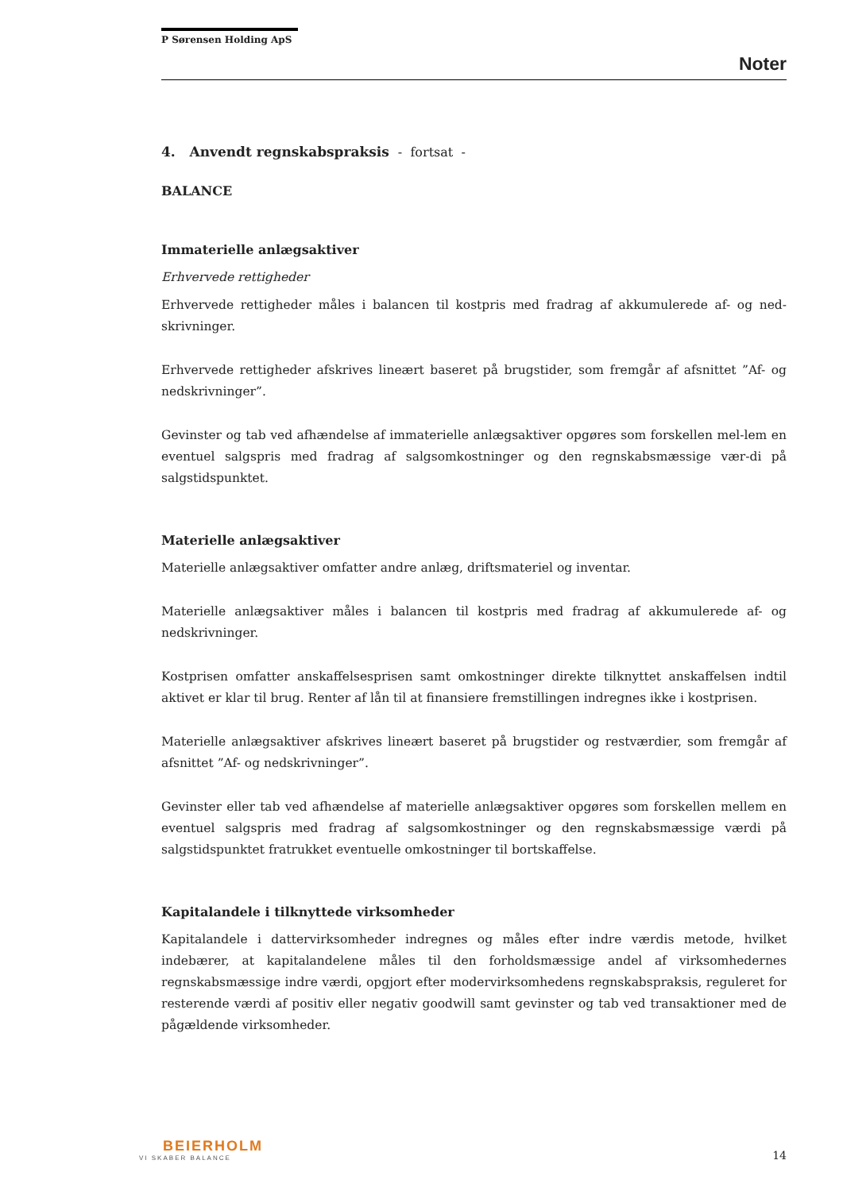P Sørensen Holding ApS
Noter
4. Anvendt regnskabspraksis - fortsat -
BALANCE
Immaterielle anlægsaktiver
Erhvervede rettigheder
Erhvervede rettigheder måles i balancen til kostpris med fradrag af akkumulerede af- og ned-skrivninger.
Erhvervede rettigheder afskrives lineært baseret på brugstider, som fremgår af afsnittet ”Af- og nedskrivninger”.
Gevinster og tab ved afhændelse af immaterielle anlægsaktiver opgøres som forskellen mel-lem en eventuel salgspris med fradrag af salgsomkostninger og den regnskabsmæssige vær-di på salgstidspunktet.
Materielle anlægsaktiver
Materielle anlægsaktiver omfatter andre anlæg, driftsmateriel og inventar.
Materielle anlægsaktiver måles i balancen til kostpris med fradrag af akkumulerede af- og nedskrivninger.
Kostprisen omfatter anskaffelsesprisen samt omkostninger direkte tilknyttet anskaffelsen indtil aktivet er klar til brug. Renter af lån til at finansiere fremstillingen indregnes ikke i kostprisen.
Materielle anlægsaktiver afskrives lineært baseret på brugstider og restværdier, som fremgår af afsnittet ”Af- og nedskrivninger”.
Gevinster eller tab ved afhændelse af materielle anlægsaktiver opgøres som forskellen mellem en eventuel salgspris med fradrag af salgsomkostninger og den regnskabsmæssige værdi på salgstidspunktet fratrukket eventuelle omkostninger til bortskaffelse.
Kapitalandele i tilknyttede virksomheder
Kapitalandele i dattervirksomheder indregnes og måles efter indre værdis metode, hvilket indebærer, at kapitalandelene måles til den forholdsmæssige andel af virksomhedernes regnskabsmæssige indre værdi, opgjort efter modervirksomhedens regnskabspraksis, reguleret for resterende værdi af positiv eller negativ goodwill samt gevinster og tab ved transaktioner med de pågældende virksomheder.
BEIERHOLM
VI SKABER BALANCE
14